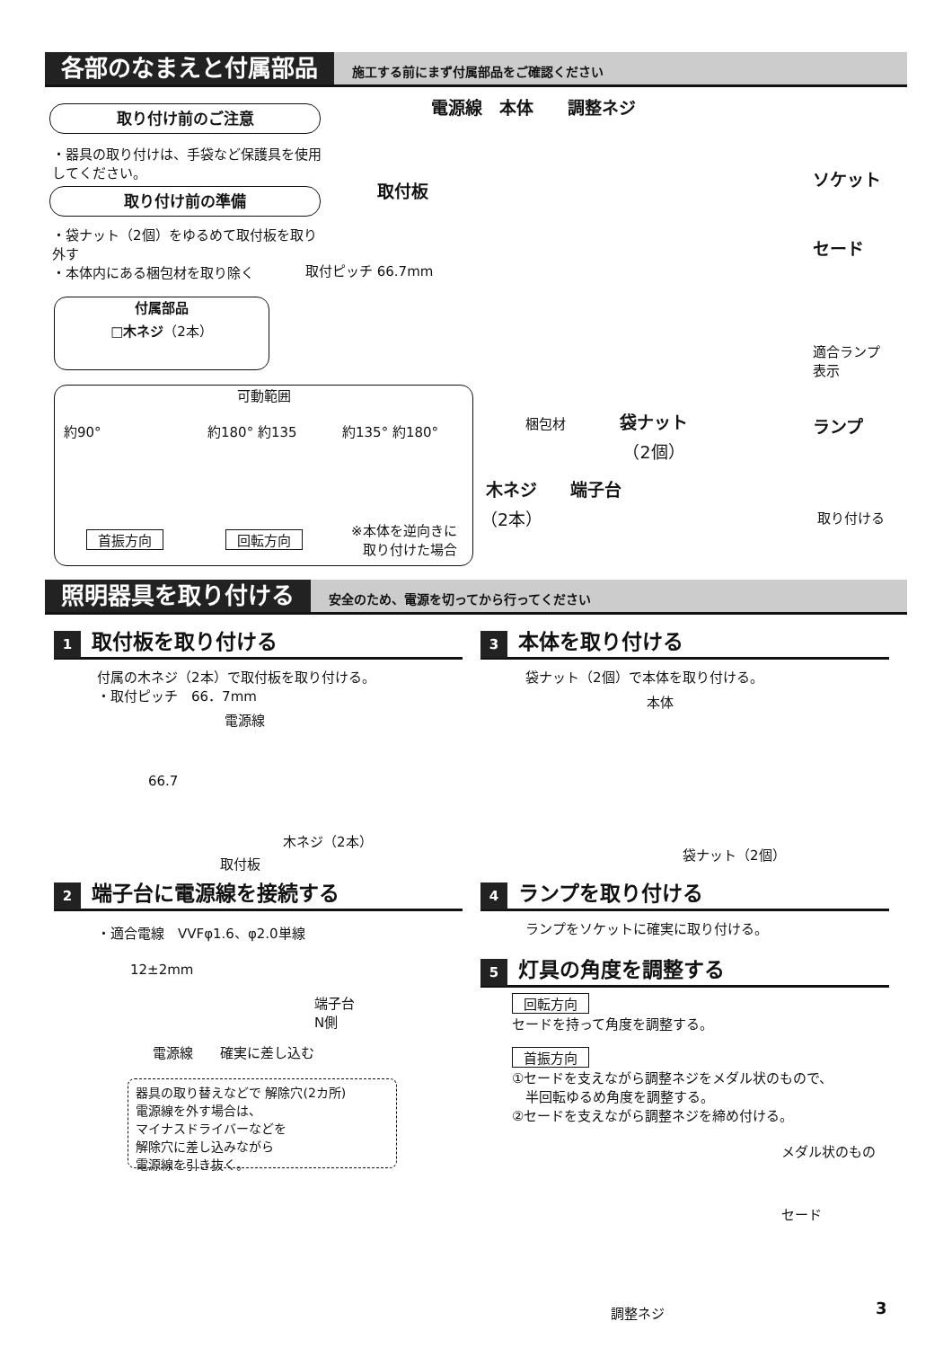各部のなまえと付属部品
施工する前にまず付属部品をご確認ください
取り付け前のご注意
・器具の取り付けは、手袋など保護具を使用してください。
取り付け前の準備
・袋ナット（2個）をゆるめて取付板を取り外す
・本体内にある梱包材を取り除く
付属部品
□木ネジ（2本）
可動範囲
約90° 約180° 約135 約135° 約180°
首振方向 回転方向
※本体を逆向きに
取り付けた場合
電源線　本体　　調整ネジ
取付板
取付ピッチ 66.7mm
ソケット
セード
適合ランプ
表示
ランプ
梱包材
袋ナット
（2個）
木ネジ
（2本）
端子台
取り付ける
照明器具を取り付ける
安全のため、電源を切ってから行ってください
1 取付板を取り付ける
付属の木ネジ（2本）で取付板を取り付ける。
・取付ピッチ　66．7mm
電源線
66.7
木ネジ（2本）
取付板
2 端子台に電源線を接続する
・適合電線　VVFφ1.6、φ2.0単線
12±2mm
端子台
N側
電源線　　確実に差し込む
器具の取り替えなどで 解除穴(2カ所)
電源線を外す場合は、
マイナスドライバーなどを
解除穴に差し込みながら
電源線を引き抜く。
3 本体を取り付ける
袋ナット（2個）で本体を取り付ける。
本体
袋ナット（2個）
4 ランプを取り付ける
ランプをソケットに確実に取り付ける。
5 灯具の角度を調整する
回転方向
セードを持って角度を調整する。
首振方向
①セードを支えながら調整ネジをメダル状のもので、
　半回転ゆるめ角度を調整する。
②セードを支えながら調整ネジを締め付ける。
メダル状のもの
セード
調整ネジ 3